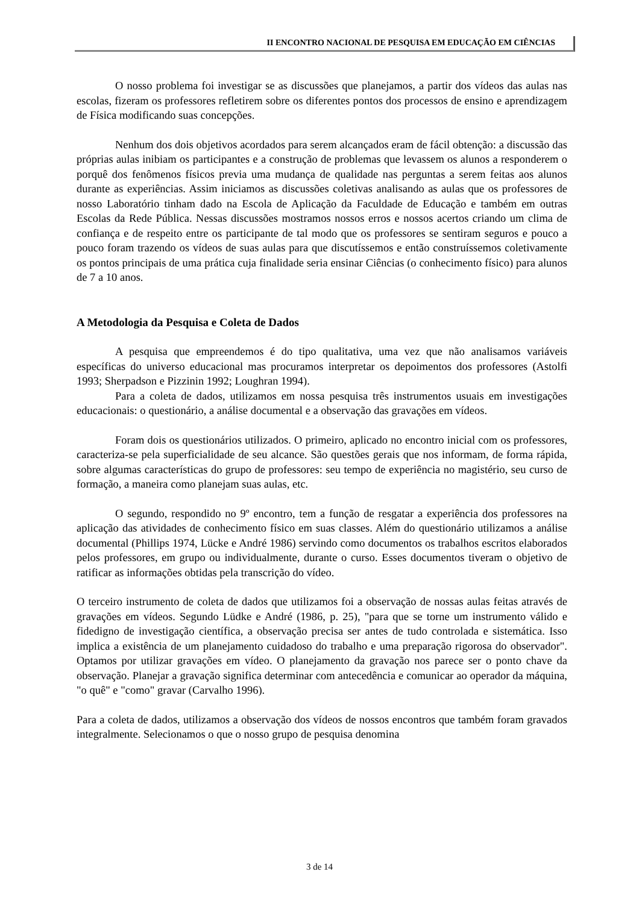II ENCONTRO NACIONAL DE PESQUISA EM EDUCAÇÃO EM CIÊNCIAS
O nosso problema foi investigar se as discussões que planejamos, a partir dos vídeos das aulas nas escolas, fizeram os professores refletirem sobre os diferentes pontos dos processos de ensino e aprendizagem de Física modificando suas concepções.
Nenhum dos dois objetivos acordados para serem alcançados eram de fácil obtenção: a discussão das próprias aulas inibiam os participantes e a construção de problemas que levassem os alunos a responderem o porquê dos fenômenos físicos previa uma mudança de qualidade nas perguntas a serem feitas aos alunos durante as experiências. Assim iniciamos as discussões coletivas analisando as aulas que os professores de nosso Laboratório tinham dado na Escola de Aplicação da Faculdade de Educação e também em outras Escolas da Rede Pública. Nessas discussões mostramos nossos erros e nossos acertos criando um clima de confiança e de respeito entre os participante de tal modo que os professores se sentiram seguros e pouco a pouco foram trazendo os vídeos de suas aulas para que discutíssemos e então construíssemos coletivamente os pontos principais de uma prática cuja finalidade seria ensinar Ciências (o conhecimento físico) para alunos de 7 a 10 anos.
A Metodologia da Pesquisa e Coleta de Dados
A pesquisa que empreendemos é do tipo qualitativa, uma vez que não analisamos variáveis específicas do universo educacional mas procuramos interpretar os depoimentos dos professores (Astolfi 1993; Sherpadson e Pizzinin 1992; Loughran 1994).
Para a coleta de dados, utilizamos em nossa pesquisa três instrumentos usuais em investigações educacionais: o questionário, a análise documental e a observação das gravações em vídeos.
Foram dois os questionários utilizados. O primeiro, aplicado no encontro inicial com os professores, caracteriza-se pela superficialidade de seu alcance. São questões gerais que nos informam, de forma rápida, sobre algumas características do grupo de professores: seu tempo de experiência no magistério, seu curso de formação, a maneira como planejam suas aulas, etc.
O segundo, respondido no 9º encontro, tem a função de resgatar a experiência dos professores na aplicação das atividades de conhecimento físico em suas classes. Além do questionário utilizamos a análise documental (Phillips 1974, Lücke e André 1986) servindo como documentos os trabalhos escritos elaborados pelos professores, em grupo ou individualmente, durante o curso. Esses documentos tiveram o objetivo de ratificar as informações obtidas pela transcrição do vídeo.
O terceiro instrumento de coleta de dados que utilizamos foi a observação de nossas aulas feitas através de gravações em vídeos. Segundo Lüdke e André (1986, p. 25), "para que se torne um instrumento válido e fidedigno de investigação científica, a observação precisa ser antes de tudo controlada e sistemática. Isso implica a existência de um planejamento cuidadoso do trabalho e uma preparação rigorosa do observador". Optamos por utilizar gravações em vídeo. O planejamento da gravação nos parece ser o ponto chave da observação. Planejar a gravação significa determinar com antecedência e comunicar ao operador da máquina, "o quê" e "como" gravar (Carvalho 1996).
Para a coleta de dados, utilizamos a observação dos vídeos de nossos encontros que também foram gravados integralmente. Selecionamos o que o nosso grupo de pesquisa denomina
3 de 14